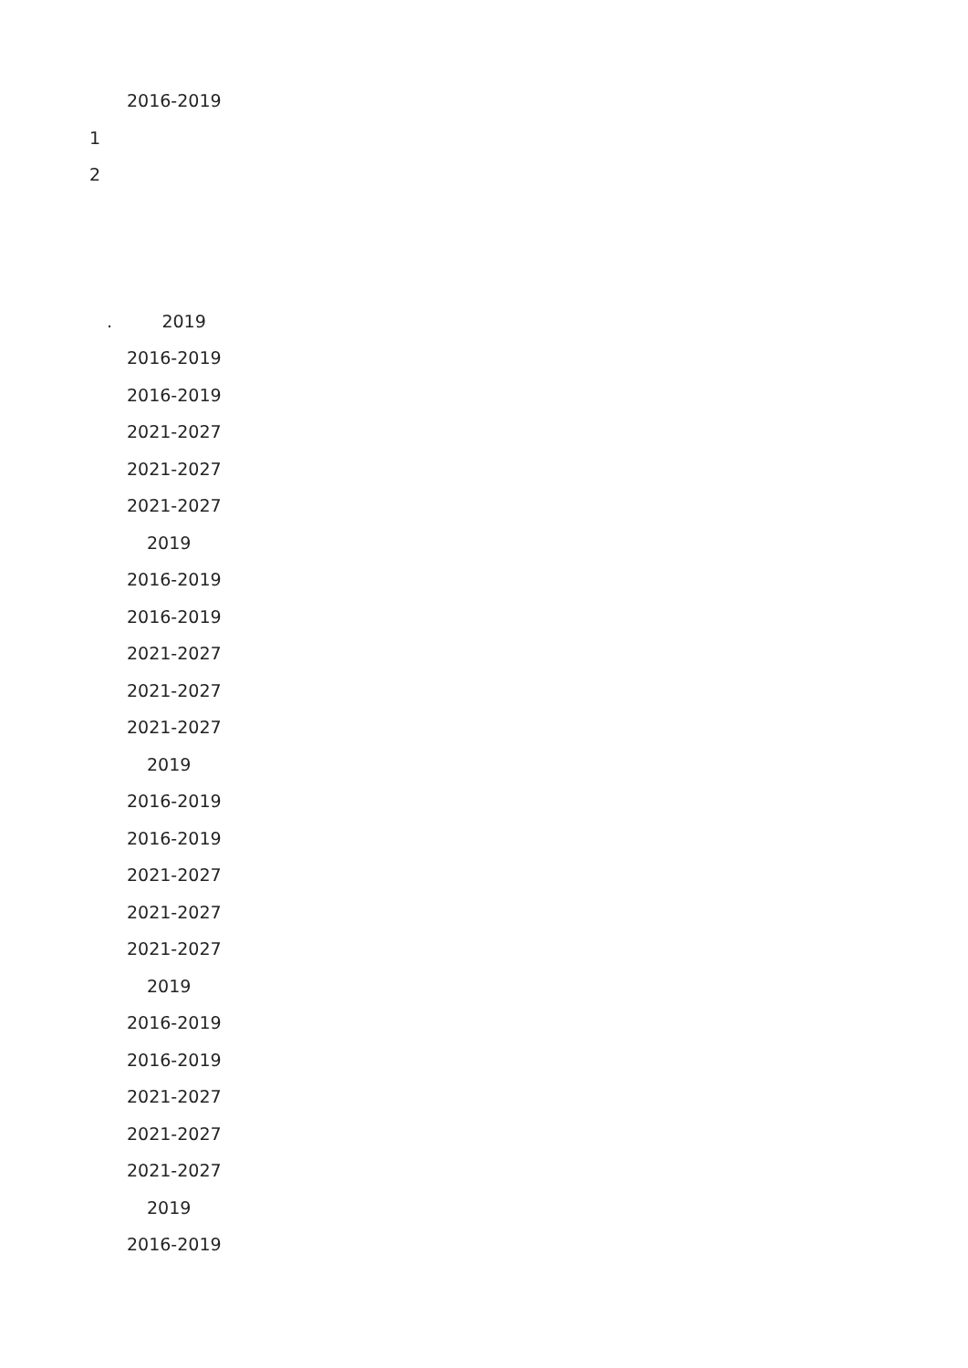2016-2019
1
2
. 2019
2016-2019
2016-2019
2021-2027
2021-2027
2021-2027
2019
2016-2019
2016-2019
2021-2027
2021-2027
2021-2027
2019
2016-2019
2016-2019
2021-2027
2021-2027
2021-2027
2019
2016-2019
2016-2019
2021-2027
2021-2027
2021-2027
2019
2016-2019